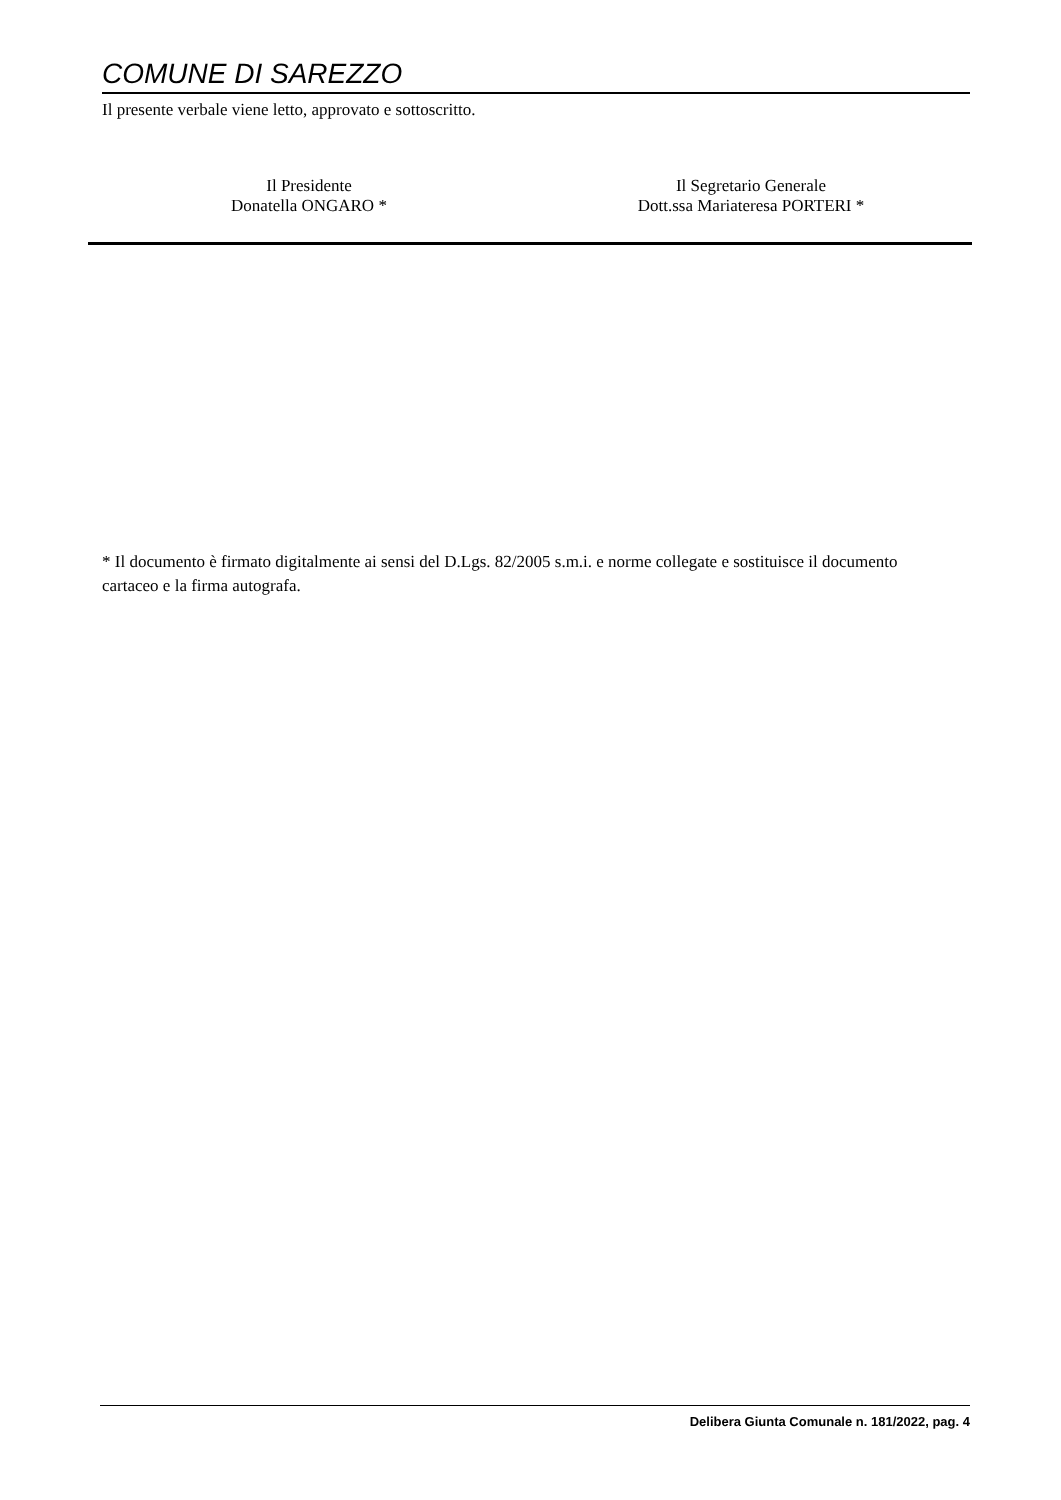COMUNE DI SAREZZO
Il presente verbale viene letto, approvato e sottoscritto.
Il Presidente
Donatella ONGARO *
Il Segretario Generale
Dott.ssa Mariateresa PORTERI *
* Il documento è firmato digitalmente ai sensi del D.Lgs. 82/2005 s.m.i. e norme collegate e sostituisce il documento cartaceo e la firma autografa.
Delibera Giunta Comunale n. 181/2022, pag. 4